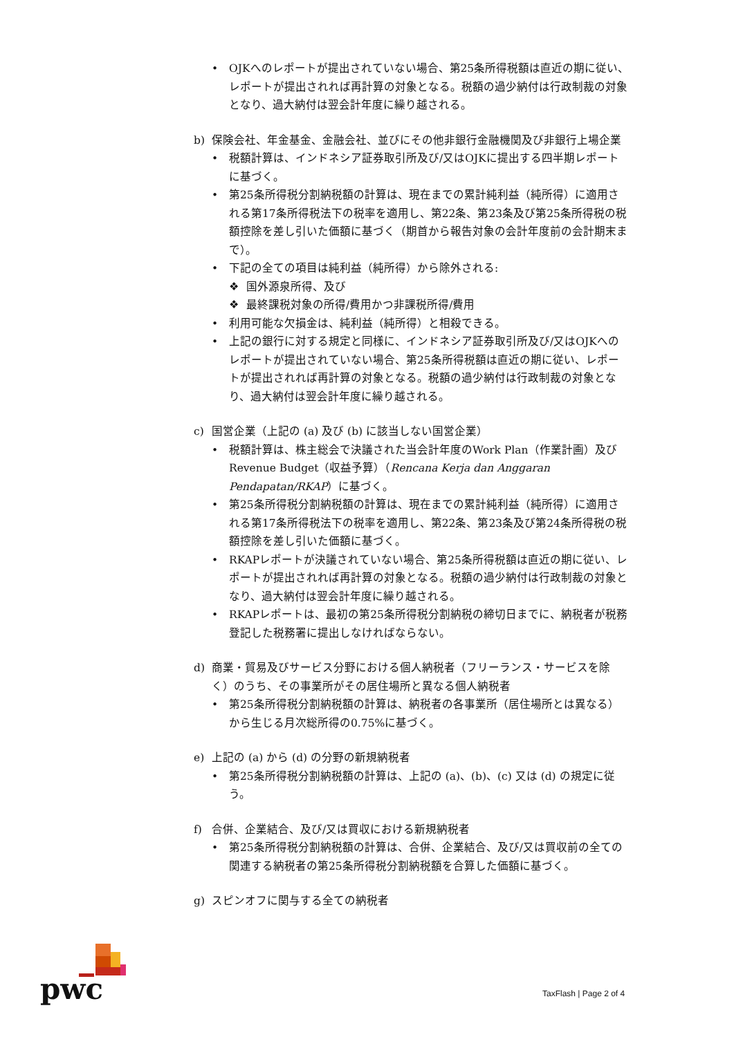• OJKへのレポートが提出されていない場合、第25条所得税額は直近の期に従い、レポートが提出されれば再計算の対象となる。税額の過少納付は行政制裁の対象となり、過大納付は翌会計年度に繰り越される。
b) 保険会社、年金基金、金融会社、並びにその他非銀行金融機関及び非銀行上場企業
• 税額計算は、インドネシア証券取引所及び/又はOJKに提出する四半期レポートに基づく。
• 第25条所得税分割納税額の計算は、現在までの累計純利益（純所得）に適用される第17条所得税法下の税率を適用し、第22条、第23条及び第25条所得税の税額控除を差し引いた価額に基づく（期首から報告対象の会計年度前の会計期末まで）。
• 下記の全ての項目は純利益（純所得）から除外される:
❖ 国外源泉所得、及び
❖ 最終課税対象の所得/費用かつ非課税所得/費用
• 利用可能な欠損金は、純利益（純所得）と相殺できる。
• 上記の銀行に対する規定と同様に、インドネシア証券取引所及び/又はOJKへのレポートが提出されていない場合、第25条所得税額は直近の期に従い、レポートが提出されれば再計算の対象となる。税額の過少納付は行政制裁の対象となり、過大納付は翌会計年度に繰り越される。
c) 国営企業（上記の (a) 及び (b) に該当しない国営企業）
• 税額計算は、株主総会で決議された当会計年度のWork Plan（作業計画）及びRevenue Budget（収益予算）（Rencana Kerja dan Anggaran Pendapatan/RKAP）に基づく。
• 第25条所得税分割納税額の計算は、現在までの累計純利益（純所得）に適用される第17条所得税法下の税率を適用し、第22条、第23条及び第24条所得税の税額控除を差し引いた価額に基づく。
• RKAPレポートが決議されていない場合、第25条所得税額は直近の期に従い、レポートが提出されれば再計算の対象となる。税額の過少納付は行政制裁の対象となり、過大納付は翌会計年度に繰り越される。
• RKAPレポートは、最初の第25条所得税分割納税の締切日までに、納税者が税務登記した税務署に提出しなければならない。
d) 商業・貿易及びサービス分野における個人納税者（フリーランス・サービスを除く）のうち、その事業所がその居住場所と異なる個人納税者
• 第25条所得税分割納税額の計算は、納税者の各事業所（居住場所とは異なる）から生じる月次総所得の0.75%に基づく。
e) 上記の (a) から (d) の分野の新規納税者
• 第25条所得税分割納税額の計算は、上記の (a)、(b)、(c) 又は (d) の規定に従う。
f) 合併、企業結合、及び/又は買収における新規納税者
• 第25条所得税分割納税額の計算は、合併、企業結合、及び/又は買収前の全ての関連する納税者の第25条所得税分割納税額を合算した価額に基づく。
g) スピンオフに関与する全ての納税者
pwc TaxFlash | Page 2 of 4